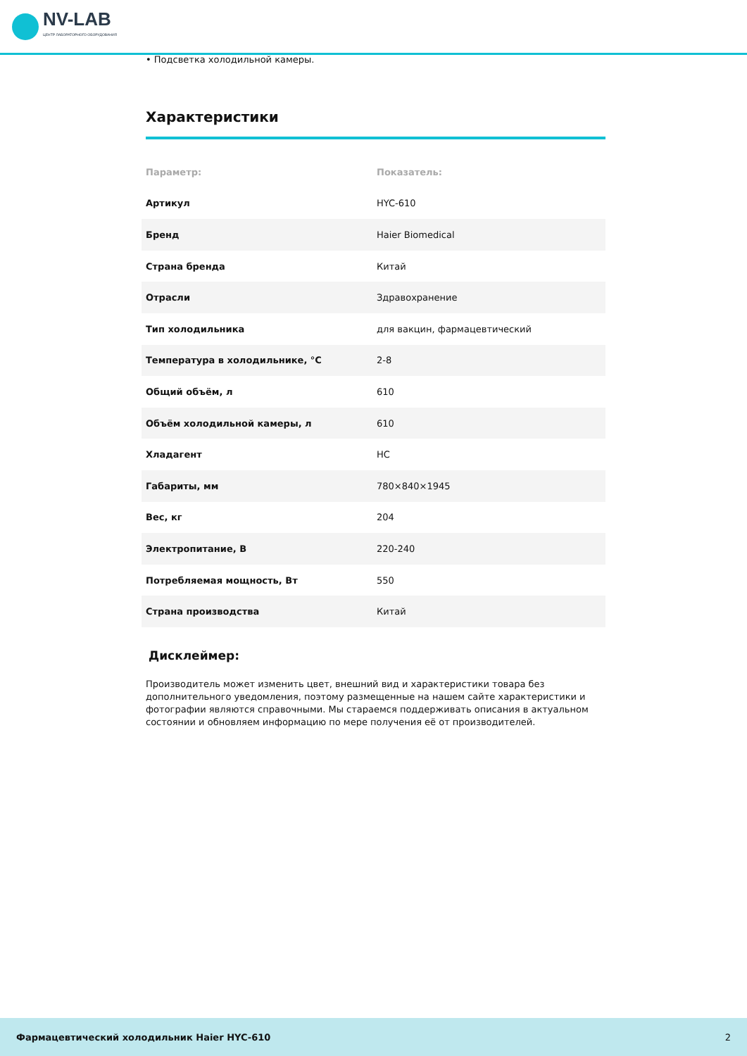NV-LAB
ЦЕНТР ЛАБОРАТОРНОГО ОБОРУДОВАНИЯ
• Подсветка холодильной камеры.
Характеристики
| Параметр: | Показатель: |
| --- | --- |
| Артикул | HYC-610 |
| Бренд | Haier Biomedical |
| Страна бренда | Китай |
| Отрасли | Здравохранение |
| Тип холодильника | для вакцин, фармацевтический |
| Температура в холодильнике, °С | 2-8 |
| Общий объём, л | 610 |
| Объём холодильной камеры, л | 610 |
| Хладагент | HC |
| Габариты, мм | 780×840×1945 |
| Вес, кг | 204 |
| Электропитание, В | 220-240 |
| Потребляемая мощность, Вт | 550 |
| Страна производства | Китай |
Дисклеймер:
Производитель может изменить цвет, внешний вид и характеристики товара без дополнительного уведомления, поэтому размещенные на нашем сайте характеристики и фотографии являются справочными. Мы стараемся поддерживать описания в актуальном состоянии и обновляем информацию по мере получения её от производителей.
Фармацевтический холодильник Haier HYC-610 2